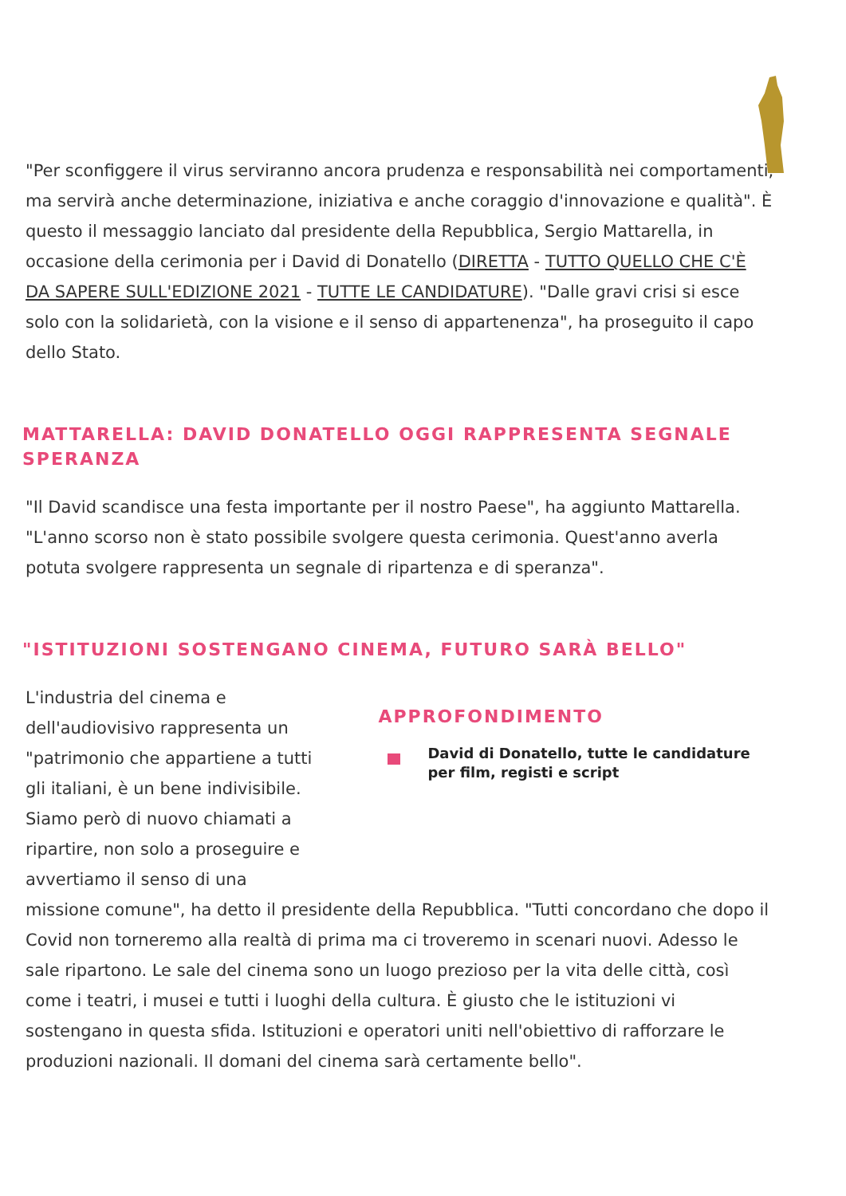"Per sconfiggere il virus serviranno ancora prudenza e responsabilità nei comportamenti, ma servirà anche determinazione, iniziativa e anche coraggio d'innovazione e qualità". È questo il messaggio lanciato dal presidente della Repubblica, Sergio Mattarella, in occasione della cerimonia per i David di Donatello (DIRETTA - TUTTO QUELLO CHE C'È DA SAPERE SULL'EDIZIONE 2021 - TUTTE LE CANDIDATURE). "Dalle gravi crisi si esce solo con la solidarietà, con la visione e il senso di appartenenza", ha proseguito il capo dello Stato.
MATTARELLA: DAVID DONATELLO OGGI RAPPRESENTA SEGNALE SPERANZA
"Il David scandisce una festa importante per il nostro Paese", ha aggiunto Mattarella. "L'anno scorso non è stato possibile svolgere questa cerimonia. Quest'anno averla potuta svolgere rappresenta un segnale di ripartenza e di speranza".
"ISTITUZIONI SOSTENGANO CINEMA, FUTURO SARÀ BELLO"
L'industria del cinema e dell'audiovisivo rappresenta un "patrimonio che appartiene a tutti gli italiani, è un bene indivisibile. Siamo però di nuovo chiamati a ripartire, non solo a proseguire e avvertiamo il senso di una
APPROFONDIMENTO
David di Donatello, tutte le candidature per film, registi e script
missione comune", ha detto il presidente della Repubblica. "Tutti concordano che dopo il Covid non torneremo alla realtà di prima ma ci troveremo in scenari nuovi. Adesso le sale ripartono. Le sale del cinema sono un luogo prezioso per la vita delle città, così come i teatri, i musei e tutti i luoghi della cultura. È giusto che le istituzioni vi sostengano in questa sfida. Istituzioni e operatori uniti nell'obiettivo di rafforzare le produzioni nazionali. Il domani del cinema sarà certamente bello".